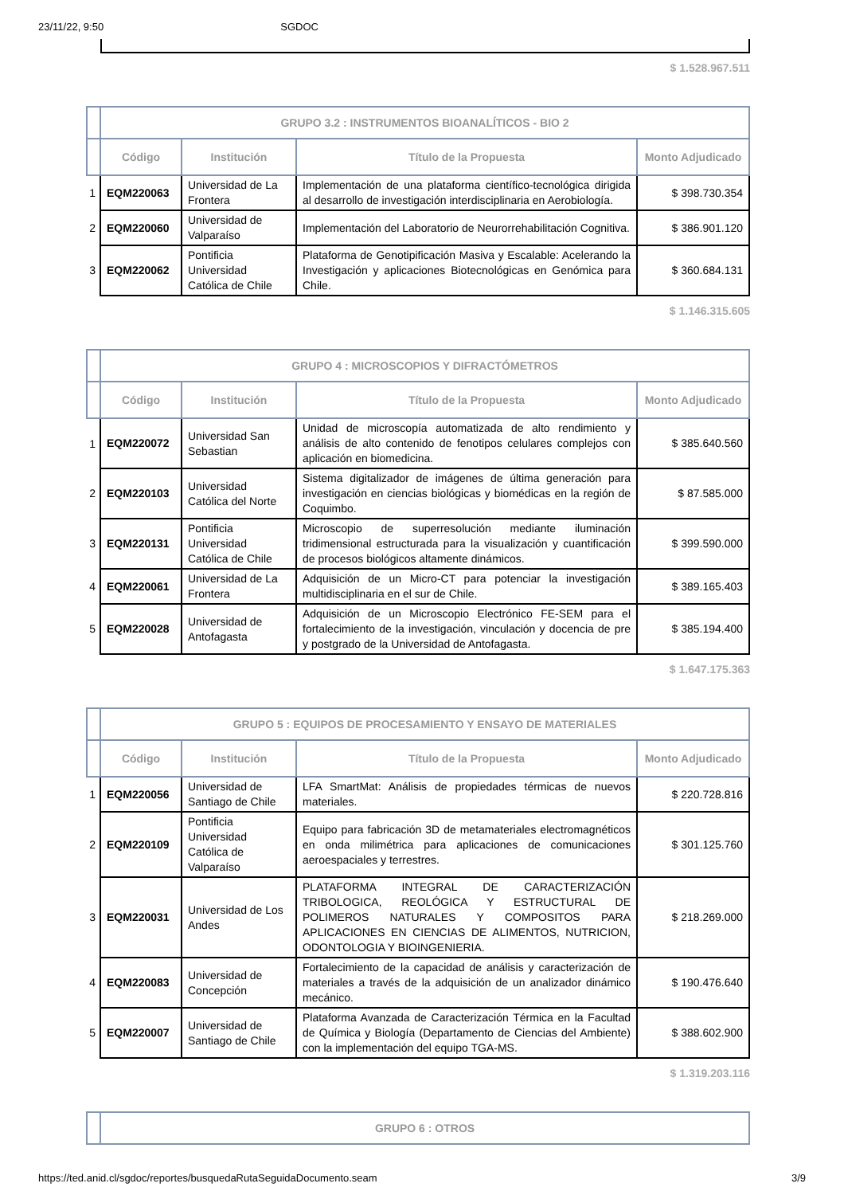23/11/22, 9:50 SGDOC
$ 1.528.967.511
| | GRUPO 3.2 : INSTRUMENTOS BIOANALÍTICOS - BIO 2 | | | |
| --- | --- | --- | --- | --- |
| | Código | Institución | Título de la Propuesta | Monto Adjudicado |
| 1 | EQM220063 | Universidad de La Frontera | Implementación de una plataforma científico-tecnológica dirigida al desarrollo de investigación interdisciplinaria en Aerobiología. | $ 398.730.354 |
| 2 | EQM220060 | Universidad de Valparaíso | Implementación del Laboratorio de Neurorrehabilitación Cognitiva. | $ 386.901.120 |
| 3 | EQM220062 | Pontificia Universidad Católica de Chile | Plataforma de Genotipificación Masiva y Escalable: Acelerando la Investigación y aplicaciones Biotecnológicas en Genómica para Chile. | $ 360.684.131 |
$ 1.146.315.605
| | GRUPO 4 : MICROSCOPIOS Y DIFRACTÓMETROS | | | |
| --- | --- | --- | --- | --- |
| | Código | Institución | Título de la Propuesta | Monto Adjudicado |
| 1 | EQM220072 | Universidad San Sebastian | Unidad de microscopía automatizada de alto rendimiento y análisis de alto contenido de fenotipos celulares complejos con aplicación en biomedicina. | $ 385.640.560 |
| 2 | EQM220103 | Universidad Católica del Norte | Sistema digitalizador de imágenes de última generación para investigación en ciencias biológicas y biomédicas en la región de Coquimbo. | $ 87.585.000 |
| 3 | EQM220131 | Pontificia Universidad Católica de Chile | Microscopio de superresolución mediante iluminación tridimensional estructurada para la visualización y cuantificación de procesos biológicos altamente dinámicos. | $ 399.590.000 |
| 4 | EQM220061 | Universidad de La Frontera | Adquisición de un Micro-CT para potenciar la investigación multidisciplinaria en el sur de Chile. | $ 389.165.403 |
| 5 | EQM220028 | Universidad de Antofagasta | Adquisición de un Microscopio Electrónico FE-SEM para el fortalecimiento de la investigación, vinculación y docencia de pre y postgrado de la Universidad de Antofagasta. | $ 385.194.400 |
$ 1.647.175.363
| | GRUPO 5 : EQUIPOS DE PROCESAMIENTO Y ENSAYO DE MATERIALES | | | |
| --- | --- | --- | --- | --- |
| | Código | Institución | Título de la Propuesta | Monto Adjudicado |
| 1 | EQM220056 | Universidad de Santiago de Chile | LFA SmartMat: Análisis de propiedades térmicas de nuevos materiales. | $ 220.728.816 |
| 2 | EQM220109 | Pontificia Universidad Católica de Valparaíso | Equipo para fabricación 3D de metamateriales electromagnéticos en onda milimétrica para aplicaciones de comunicaciones aeroespaciales y terrestres. | $ 301.125.760 |
| 3 | EQM220031 | Universidad de Los Andes | PLATAFORMA INTEGRAL DE CARACTERIZACIÓN TRIBOLOGICA, REOLÓGICA Y ESTRUCTURAL DE POLIMEROS NATURALES Y COMPOSITOS PARA APLICACIONES EN CIENCIAS DE ALIMENTOS, NUTRICION, ODONTOLOGIA Y BIOINGENIERIA. | $ 218.269.000 |
| 4 | EQM220083 | Universidad de Concepción | Fortalecimiento de la capacidad de análisis y caracterización de materiales a través de la adquisición de un analizador dinámico mecánico. | $ 190.476.640 |
| 5 | EQM220007 | Universidad de Santiago de Chile | Plataforma Avanzada de Caracterización Térmica en la Facultad de Química y Biología (Departamento de Ciencias del Ambiente) con la implementación del equipo TGA-MS. | $ 388.602.900 |
$ 1.319.203.116
| | GRUPO 6 : OTROS |
| --- | --- |
https://ted.anid.cl/sgdoc/reportes/busquedaRutaSeguidaDocumento.seam 3/9